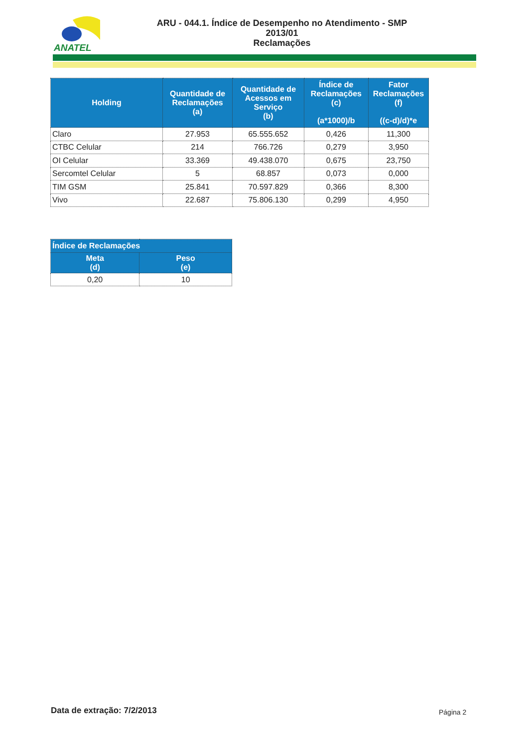ANATEL
ARU - 044.1. Índice de Desempenho no Atendimento - SMP
2013/01
Reclamações
| Holding | Quantidade de Reclamações (a) | Quantidade de Acessos em Serviço (b) | Índice de Reclamações (c) (a*1000)/b | Fator Reclamações (f) ((c-d)/d)*e |
| --- | --- | --- | --- | --- |
| Claro | 27.953 | 65.555.652 | 0,426 | 11,300 |
| CTBC Celular | 214 | 766.726 | 0,279 | 3,950 |
| OI Celular | 33.369 | 49.438.070 | 0,675 | 23,750 |
| Sercomtel Celular | 5 | 68.857 | 0,073 | 0,000 |
| TIM GSM | 25.841 | 70.597.829 | 0,366 | 8,300 |
| Vivo | 22.687 | 75.806.130 | 0,299 | 4,950 |
| Índice de Reclamações | |
| --- | --- |
| Meta (d) | Peso (e) |
| 0,20 | 10 |
Data de extração: 7/2/2013 Página 2